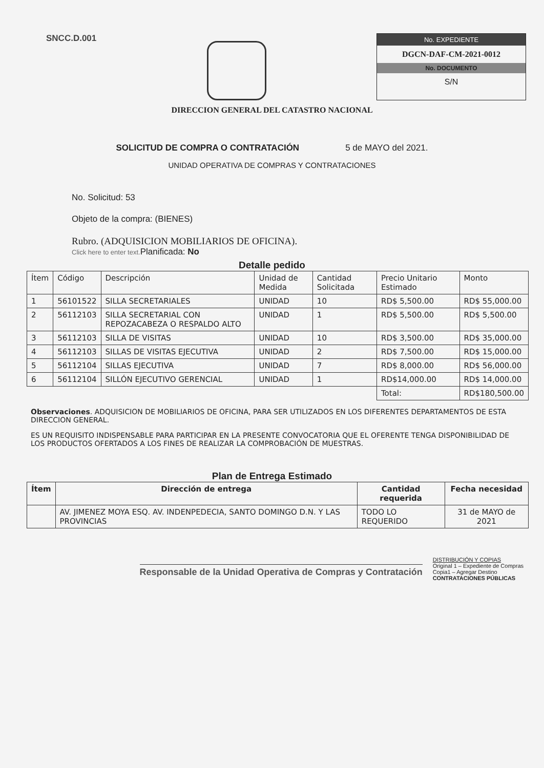SNCC.D.001
No. EXPEDIENTE
DGCN-DAF-CM-2021-0012
No. DOCUMENTO
S/N
DIRECCION GENERAL DEL CATASTRO NACIONAL
SOLICITUD DE COMPRA O CONTRATACIÓN 5 de MAYO del 2021.
UNIDAD OPERATIVA DE COMPRAS Y CONTRATACIONES
No. Solicitud: 53
Objeto de la compra: (BIENES)
Rubro. (ADQUISICION MOBILIARIOS DE OFICINA).
Click here to enter text. Planificada: No
Detalle pedido
| Ítem | Código | Descripción | Unidad de Medida | Cantidad Solicitada | Precio Unitario Estimado | Monto |
| --- | --- | --- | --- | --- | --- | --- |
| 1 | 56101522 | SILLA SECRETARIALES | UNIDAD | 10 | RD$ 5,500.00 | RD$ 55,000.00 |
| 2 | 56112103 | SILLA SECRETARIAL CON REPOZACABEZA O RESPALDO ALTO | UNIDAD | 1 | RD$ 5,500.00 | RD$ 5,500.00 |
| 3 | 56112103 | SILLA DE VISITAS | UNIDAD | 10 | RD$ 3,500.00 | RD$ 35,000.00 |
| 4 | 56112103 | SILLAS DE VISITAS EJECUTIVA | UNIDAD | 2 | RD$ 7,500.00 | RD$ 15,000.00 |
| 5 | 56112104 | SILLAS EJECUTIVA | UNIDAD | 7 | RD$ 8,000.00 | RD$ 56,000.00 |
| 6 | 56112104 | SILLÓN EJECUTIVO GERENCIAL | UNIDAD | 1 | RD$14,000.00 | RD$ 14,000.00 |
| | | | | | Total: | RD$180,500.00 |
Observaciones. ADQUISICION DE MOBILIARIOS DE OFICINA, PARA SER UTILIZADOS EN LOS DIFERENTES DEPARTAMENTOS DE ESTA DIRECCION GENERAL.
ES UN REQUISITO INDISPENSABLE PARA PARTICIPAR EN LA PRESENTE CONVOCATORIA QUE EL OFERENTE TENGA DISPONIBILIDAD DE LOS PRODUCTOS OFERTADOS A LOS FINES DE REALIZAR LA COMPROBACIÓN DE MUESTRAS.
Plan de Entrega Estimado
| Ítem | Dirección de entrega | Cantidad requerida | Fecha necesidad |
| --- | --- | --- | --- |
| | AV. JIMENEZ MOYA ESQ. AV. INDENPEDECIA, SANTO DOMINGO D.N. Y LAS PROVINCIAS | TODO LO REQUERIDO | 31 de MAYO de 2021 |
Responsable de la Unidad Operativa de Compras y Contratación
DISTRIBUCIÓN Y COPIAS
Original 1 – Expediente de Compras
Copia1 – Agregar Destino
CONTRATACIONES PÚBLICAS